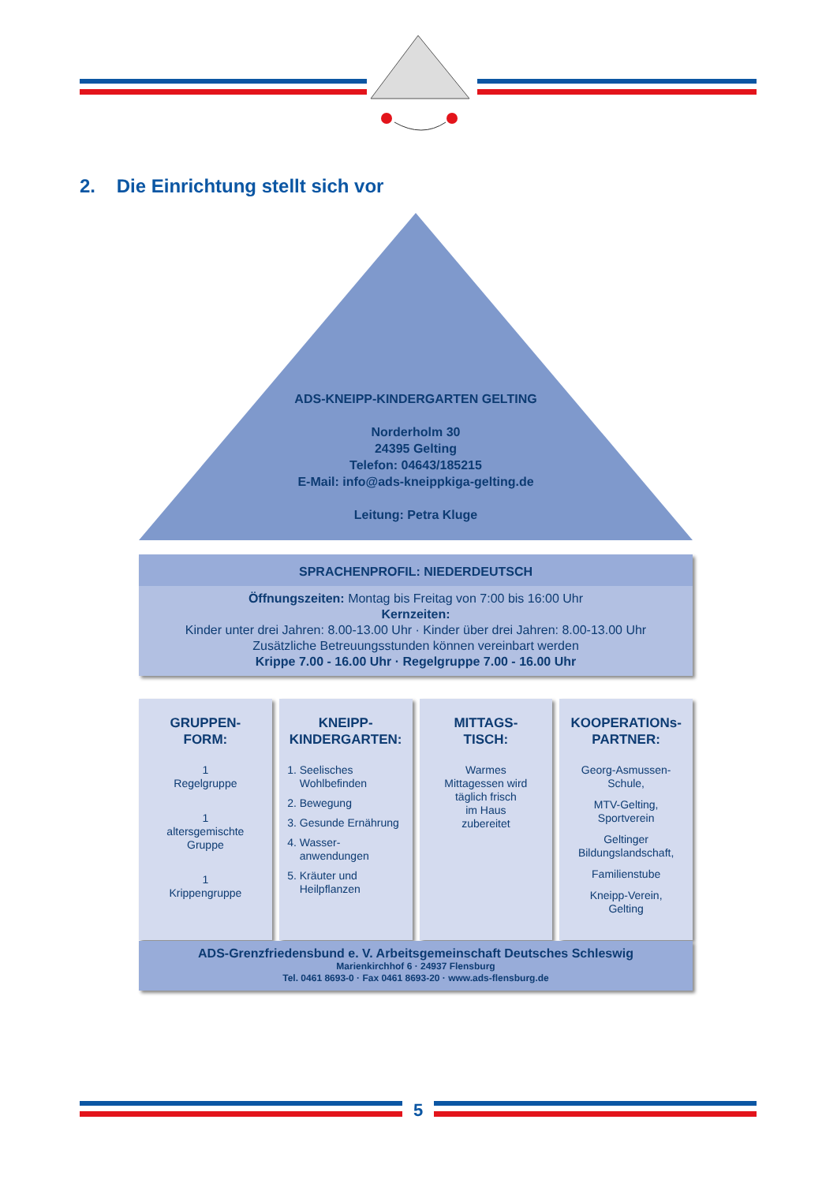2. Die Einrichtung stellt sich vor
ADS-KNEIPP-KINDERGARTEN GELTING
Norderholm 30
24395 Gelting
Telefon: 04643/185215
E-Mail: info@ads-kneippkiga-gelting.de
Leitung: Petra Kluge
SPRACHENPROFIL: NIEDERDEUTSCH
Öffnungszeiten: Montag bis Freitag von 7:00 bis 16:00 Uhr
Kernzeiten:
Kinder unter drei Jahren: 8.00-13.00 Uhr · Kinder über drei Jahren: 8.00-13.00 Uhr
Zusätzliche Betreuungsstunden können vereinbart werden
Krippe 7.00 - 16.00 Uhr · Regelgruppe 7.00 - 16.00 Uhr
GRUPPEN-
FORM:
1
Regelgruppe
1
altersgemischte
Gruppe
1
Krippengruppe
KNEIPP-
KINDERGARTEN:
1. Seelisches Wohlbefinden
2. Bewegung
3. Gesunde Ernährung
4. Wasser-
anwendungen
5. Kräuter und Heilpflanzen
MITTAGS-
TISCH:
Warmes
Mittagessen wird
täglich frisch
im Haus
zubereitet
KOOPERATIONs-
PARTNER:
Georg-Asmussen-
Schule,
MTV-Gelting,
Sportverein
Geltinger
Bildungslandschaft,
Familienstube
Kneipp-Verein,
Gelting
ADS-Grenzfriedensbund e. V. Arbeitsgemeinschaft Deutsches Schleswig
Marienkirchhof 6 · 24937 Flensburg
Tel. 0461 8693-0 · Fax 0461 8693-20 · www.ads-flensburg.de
5